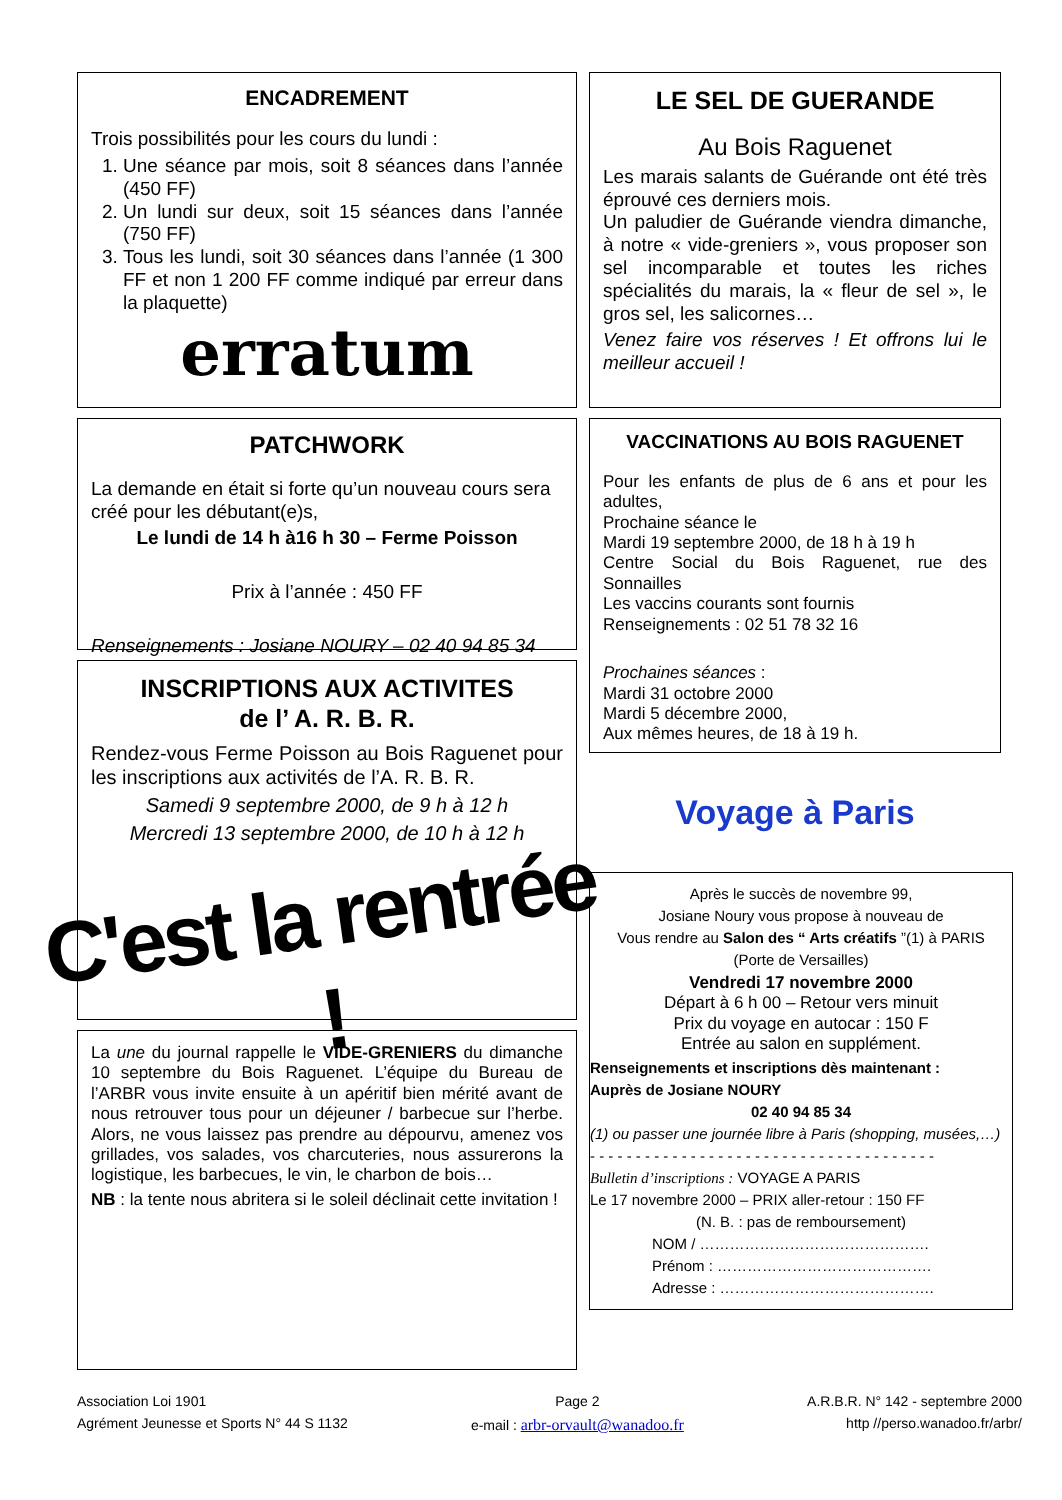ENCADREMENT
Trois possibilités pour les cours du lundi :
1. Une séance par mois, soit 8 séances dans l’année (450 FF)
2. Un lundi sur deux, soit 15 séances dans l’année (750 FF)
3. Tous les lundi, soit 30 séances dans l’année (1 300 FF et non 1 200 FF comme indiqué par erreur dans la plaquette)
erratum
PATCHWORK
La demande en était si forte qu’un nouveau cours sera créé pour les débutant(e)s,
Le lundi de 14 h à16 h 30 – Ferme Poisson
Prix à l’année : 450 FF
Renseignements : Josiane NOURY – 02 40 94 85 34
INSCRIPTIONS AUX ACTIVITES
de l’ A. R. B. R.
Rendez-vous Ferme Poisson au Bois Raguenet pour les inscriptions aux activités de l’A. R. B. R.
Samedi 9 septembre 2000, de 9 h à 12 h
Mercredi 13 septembre 2000, de 10 h à 12 h
C'est la rentrée !
La une du journal rappelle le VIDE-GRENIERS du dimanche 10 septembre du Bois Raguenet. L’équipe du Bureau de l’ARBR vous invite ensuite à un apéritif bien mérité avant de nous retrouver tous pour un déjeuner / barbecue sur l’herbe. Alors, ne vous laissez pas prendre au dépourvu, amenez vos grillades, vos salades, vos charcuteries, nous assurerons la logistique, les barbecues, le vin, le charbon de bois…
NB : la tente nous abritera si le soleil déclinait cette invitation !
LE SEL DE GUERANDE
Au Bois Raguenet
Les marais salants de Guérande ont été très éprouvé ces derniers mois.
Un paludier de Guérande viendra dimanche, à notre « vide-greniers », vous proposer son sel incomparable et toutes les riches spécialités du marais, la « fleur de sel », le gros sel, les salicornes…
Venez faire vos réserves ! Et offrons lui le meilleur accueil !
VACCINATIONS AU BOIS RAGUENET
Pour les enfants de plus de 6 ans et pour les adultes,
Prochaine séance le
Mardi 19 septembre 2000, de 18 h à 19 h
Centre Social du Bois Raguenet, rue des Sonnailles
Les vaccins courants sont fournis
Renseignements : 02 51 78 32 16
Prochaines séances :
Mardi 31 octobre 2000
Mardi 5 décembre 2000,
Aux mêmes heures, de 18 à 19 h.
Voyage à Paris
Après le succès de novembre 99,
Josiane Noury vous propose à nouveau de
Vous rendre au Salon des “ Arts créatifs ”(1) à PARIS
(Porte de Versailles)
Vendredi 17 novembre 2000
Départ à 6 h 00 – Retour vers minuit
Prix du voyage en autocar : 150 F
Entrée au salon en supplément.
Renseignements et inscriptions dès maintenant :
Auprès de Josiane NOURY
02 40 94 85 34
(1) ou passer une journée libre à Paris (shopping, musées,…)
- - - - - - - - - - - - - - - - - - - - - - - - - - - - - - - - - - - - - -
Bulletin d’inscriptions : VOYAGE A PARIS
Le 17 novembre 2000 – PRIX aller-retour : 150 FF
(N. B. : pas de remboursement)
NOM / ……………………………………….
Prénom : …………………………………….
Adresse : …………………………………….
Association Loi 1901
Agrément Jeunesse et Sports N° 44 S 1132
Page 2
e-mail : arbr-orvault@wanadoo.fr
A.R.B.R. N° 142 - septembre 2000
http //perso.wanadoo.fr/arbr/